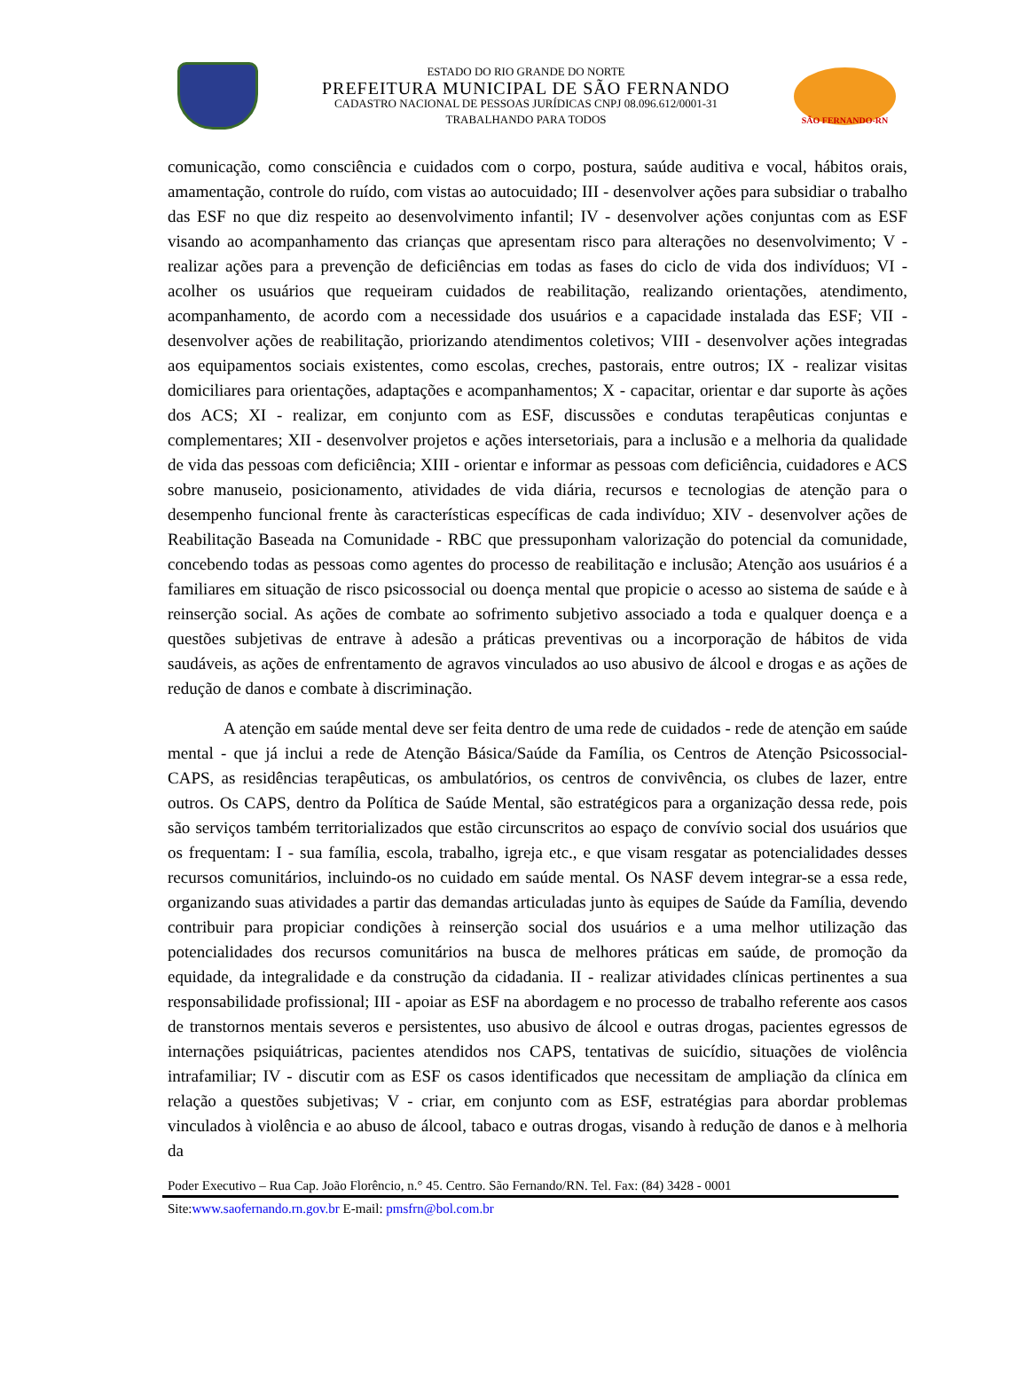ESTADO DO RIO GRANDE DO NORTE
PREFEITURA MUNICIPAL DE SÃO FERNANDO
CADASTRO NACIONAL DE PESSOAS JURÍDICAS CNPJ 08.096.612/0001-31
TRABALHANDO PARA TODOS
SÃO FERNANDO-RN
comunicação, como consciência e cuidados com o corpo, postura, saúde auditiva e vocal, hábitos orais, amamentação, controle do ruído, com vistas ao autocuidado; III - desenvolver ações para subsidiar o trabalho das ESF no que diz respeito ao desenvolvimento infantil; IV - desenvolver ações conjuntas com as ESF visando ao acompanhamento das crianças que apresentam risco para alterações no desenvolvimento; V - realizar ações para a prevenção de deficiências em todas as fases do ciclo de vida dos indivíduos; VI - acolher os usuários que requeiram cuidados de reabilitação, realizando orientações, atendimento, acompanhamento, de acordo com a necessidade dos usuários e a capacidade instalada das ESF; VII - desenvolver ações de reabilitação, priorizando atendimentos coletivos; VIII - desenvolver ações integradas aos equipamentos sociais existentes, como escolas, creches, pastorais, entre outros; IX - realizar visitas domiciliares para orientações, adaptações e acompanhamentos; X - capacitar, orientar e dar suporte às ações dos ACS; XI - realizar, em conjunto com as ESF, discussões e condutas terapêuticas conjuntas e complementares; XII - desenvolver projetos e ações intersetoriais, para a inclusão e a melhoria da qualidade de vida das pessoas com deficiência; XIII - orientar e informar as pessoas com deficiência, cuidadores e ACS sobre manuseio, posicionamento, atividades de vida diária, recursos e tecnologias de atenção para o desempenho funcional frente às características específicas de cada indivíduo; XIV - desenvolver ações de Reabilitação Baseada na Comunidade - RBC que pressuponham valorização do potencial da comunidade, concebendo todas as pessoas como agentes do processo de reabilitação e inclusão; Atenção aos usuários é a familiares em situação de risco psicossocial ou doença mental que propicie o acesso ao sistema de saúde e à reinserção social. As ações de combate ao sofrimento subjetivo associado a toda e qualquer doença e a questões subjetivas de entrave à adesão a práticas preventivas ou a incorporação de hábitos de vida saudáveis, as ações de enfrentamento de agravos vinculados ao uso abusivo de álcool e drogas e as ações de redução de danos e combate à discriminação.
A atenção em saúde mental deve ser feita dentro de uma rede de cuidados - rede de atenção em saúde mental - que já inclui a rede de Atenção Básica/Saúde da Família, os Centros de Atenção Psicossocial- CAPS, as residências terapêuticas, os ambulatórios, os centros de convivência, os clubes de lazer, entre outros. Os CAPS, dentro da Política de Saúde Mental, são estratégicos para a organização dessa rede, pois são serviços também territorializados que estão circunscritos ao espaço de convívio social dos usuários que os frequentam: I - sua família, escola, trabalho, igreja etc., e que visam resgatar as potencialidades desses recursos comunitários, incluindo-os no cuidado em saúde mental. Os NASF devem integrar-se a essa rede, organizando suas atividades a partir das demandas articuladas junto às equipes de Saúde da Família, devendo contribuir para propiciar condições à reinserção social dos usuários e a uma melhor utilização das potencialidades dos recursos comunitários na busca de melhores práticas em saúde, de promoção da equidade, da integralidade e da construção da cidadania. II - realizar atividades clínicas pertinentes a sua responsabilidade profissional; III - apoiar as ESF na abordagem e no processo de trabalho referente aos casos de transtornos mentais severos e persistentes, uso abusivo de álcool e outras drogas, pacientes egressos de internações psiquiátricas, pacientes atendidos nos CAPS, tentativas de suicídio, situações de violência intrafamiliar; IV - discutir com as ESF os casos identificados que necessitam de ampliação da clínica em relação a questões subjetivas; V - criar, em conjunto com as ESF, estratégias para abordar problemas vinculados à violência e ao abuso de álcool, tabaco e outras drogas, visando à redução de danos e à melhoria da
Poder Executivo – Rua Cap. João Florêncio, n.° 45. Centro. São Fernando/RN. Tel. Fax: (84) 3428 - 0001
Site:www.saofernando.rn.gov.br E-mail: pmsfrn@bol.com.br